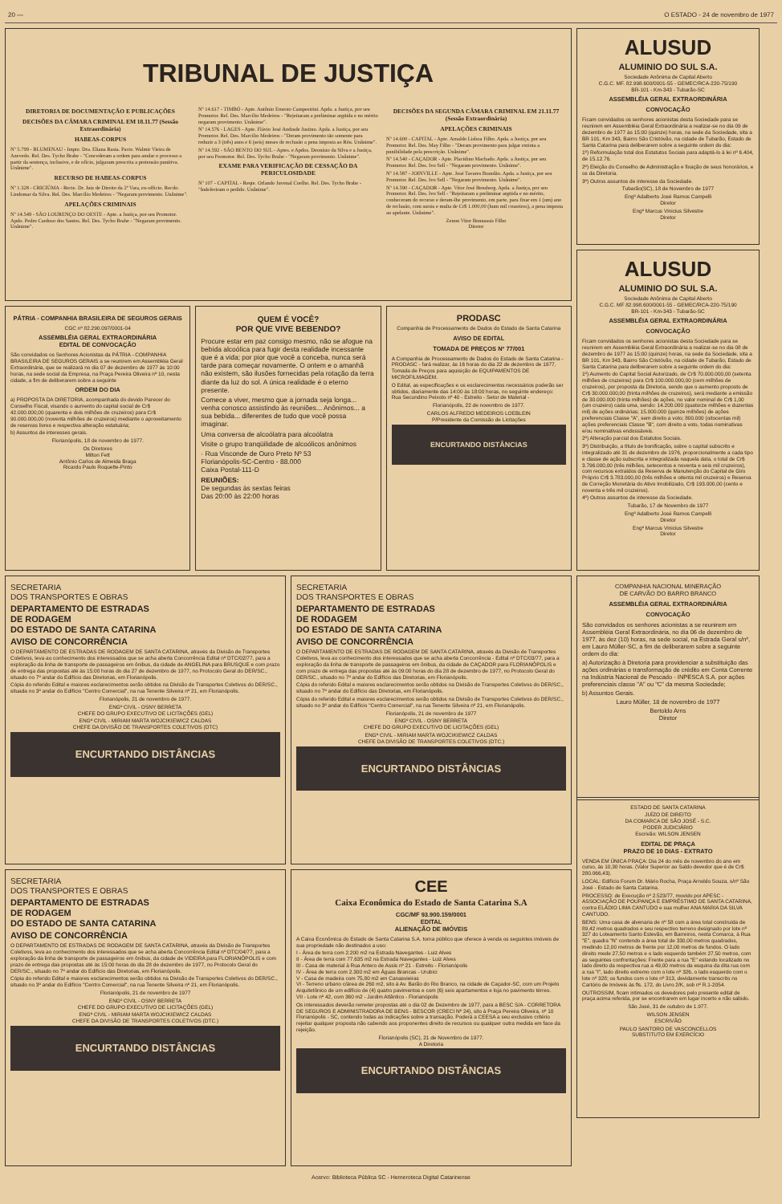20 — O ESTADO - 24 de novembro de 1977
TRIBUNAL DE JUSTIÇA
DIRETORIA DE DOCUMENTAÇÃO E PUBLICAÇÕES
DECISÕES DA CÂMARA CRIMINAL EM 18.11.77 (Sessão Extraordinária)
HABEAS-CORPUS
Nº 5.799 - BLUMENAU - Impte. Dra. Eliana Rasia. Pacte. Walmir Vieira de Azevedo. Rel. Des. Tycho Brahe - "Concederam a ordem para anular o processo a partir da sentença, inclusive, e de ofício, julgaram prescrita a pretensão punitiva. Unânime".
RECURSO DE HABEAS-CORPUS
Nº 1.328 - CRICIÚMA - Recte. Dr. Juiz de Direito da 2ª Vara, ex-officio. Recdo. Lindomar da Silva. Rel. Des. Marcílio Medeiros - "Negaram provimento. Unânime".
APELAÇÕES CRIMINAIS
Nº 14.549 - SÃO LOURENÇO DO OESTE - Apte. a Justiça, por seu Promotor. Apdo. Pedro Cardoso dos Santos. Rel. Des. Tycho Brahe - "Negaram provimento. Unânime".
Nº 14.617 - TIMBÓ - Apte. Antônio Ernesto Campestrini. Apda. a Justiça, por seu Promotor. Rel. Des. Marcílio Medeiros - "Rejeitaram a preliminar argüida e no mérito negaram provimento. Unânime".
Nº 14.576 - LAGES - Apte. Flávio José Andrade Justino. Apda. a Justiça, por seu Promotor. Rel. Des. Marcílio Medeiros - "Deram provimento tão somente para reduzir a 3 (três) anos e 6 (seis) meses de reclusão a pena imposta ao Réu. Unânime".
Nº 14.592 - SÃO BENTO DO SUL - Aptes. e Apdos. Deonísio da Silva e a Justiça, por seu Promotor. Rel. Des. Tycho Brahe - "Negaram provimento. Unânime".
EXAME PARA VERIFICAÇÃO DE CESSAÇÃO DA PERICULOSIDADE
Nº 107 - CAPITAL - Reqte. Orlando Juvenal Coelho. Rel. Des. Tycho Brahe - "Indeferiram o pedido. Unânime".
DECISÕES DA SEGUNDA CÂMARA CRIMINAL EM 21.11.77 (Sessão Extraordinária)
APELAÇÕES CRIMINAIS
Nº 14.600 - CAPITAL - Apte. Arnaldo Lisboa Filho. Apda. a Justiça, por seu Promotor. Rel. Des. May Filho - "Deram provimento para julgar extinta a punibilidade pela prescrição. Unânime".
Nº 14.540 - CAÇADOR - Apte. Placidino Machado. Apda. a Justiça, por seu Promotor. Rel. Des. Ivo Sell - "Negaram provimento. Unânime".
Nº 14.587 - JOINVILLE - Apte. José Tavares Brandão. Apda. a Justiça, por seu Promotor. Rel. Des. Ivo Sell - "Negaram provimento. Unânime".
Nº 14.590 - CAÇADOR - Apte. Vitor José Bensberg. Apda. a Justiça, por seu Promotor. Rel. Des. Ivo Sell - "Rejeitaram a preliminar argüida e no mérito, conheceram do recurso e deram-lhe provimento, em parte, para fixar em 1 (um) ano de reclusão, com sursis e multa de Cr$ 1.000,00 (hum mil cruzeiros), a pena imposta ao apelante. Unânime".
Zenon Vitor Bonnassis Filho
Diretor
ALUSUD
ALUMINIO DO SUL S.A.
Sociedade Anônima de Capital Aberto
C.G.C. MF. 82.998.600/0001-55 - GEMEC/RCA-220-75/190
BR-101 - Km-343 - Tubarão-SC
ASSEMBLÉIA GERAL EXTRAORDINÁRIA
CONVOCAÇÃO
Ficam convidados os senhores acionistas desta Sociedade para se reunirem em Assembléia Geral Extraordinária a realizar-se no dia 09 de dezembro de 1977 às 15:00 (quinze) horas, na sede da Sociedade, sita a BR 101, Km 343, Bairro São Cristóvão, na cidade de Tubarão, Estado de Santa Catarina para deliberarem sobre a seguinte ordem do dia:
1º) Reformulação total dos Estatutos Sociais para adaptá-lo à lei nº 6.404, de 15.12.76.
2º) Eleição do Conselho de Administração e fixação de seus honorários, e os da Diretoria.
3º) Outros assuntos de interesse da Sociedade.
Tubarão(SC), 18 de Novembro de 1977
Engº Adalberto José Ramos Campelli
Diretor
Engº Marcus Vinicius Silvestre
Diretor
PÁTRIA - COMPANHIA BRASILEIRA DE SEGUROS GERAIS
CGC nº 82.290.097/0001-04
ASSEMBLÉIA GERAL EXTRAORDINÁRIA
EDITAL DE CONVOCAÇÃO
São convidados os Senhores Acionistas da PÁTRIA - COMPANHIA BRASILEIRA DE SEGUROS GERAIS a se reunirem em Assembléia Geral Extraordinária, que se realizará no dia 07 de dezembro de 1977 às 10:00 horas, na sede social da Empresa, na Praça Pereira Oliveira nº 10, nesta cidade, a fim de deliberarem sobre a seguinte
ORDEM DO DIA
a) PROPOSTA DA DIRETORIA, acompanhada do devido Parecer do Conselho Fiscal, visando o aumento do capital social de Cr$ 42.000.000,00 (quarenta e dois milhões de cruzeiros) para Cr$ 90.000.000,00 (noventa milhões de cruzeiros) mediante o aproveitamento de reservas livres e respectiva alteração estatuária;
b) Assuntos de interesses gerais.
Florianópolis, 18 de novembro de 1977.
Os Diretores
Milton Fett
Antônio Carlos de Almeida Braga
Ricardo Paulo Roquette-Pinto
QUEM É VOCÊ?
POR QUE VIVE BEBENDO?
Procure estar em paz consigo mesmo, não se afogue na bebida alcoólica para fugir desta realidade incessante que é a vida; por pior que você a conceba, nunca será tarde para começar novamente. O ontem e o amanhã não existem, são ilusões fornecidas pela rotação da terra diante da luz do sol. A única realidade é o eterno presente.
Comece a viver, mesmo que a jornada seja longa... venha conosco assistindo às reuniões... Anônimos... a sua bebida... diferentes de tudo que você possa imaginar.
Uma conversa de alcoólatra para alcoólatra
Visite o grupo tranqüilidade de alcoólicos anônimos
· Rua Visconde de Ouro Preto Nº 53
Florianópolis-SC-Centro - 88.000
Caixa Postal-111-D
REUNIÕES:
De segundas às sextas feiras
Das 20:00 às 22:00 horas
PRODASC
Companhia de Processamento de Dados do Estado de Santa Catarina
AVISO DE EDITAL
TOMADA DE PREÇOS Nº 77/001
A Companhia de Processamento de Dados do Estado de Santa Catarina - PRODASC - fará realizar, às 16 horas do dia 22 de dezembro de 1977, Tomada de Preços para aquisição de EQUIPAMENTOS DE MICROFILMAGEM.
O Edital, as especificações e os esclarecimentos necessários poderão ser obtidos, diariamente das 14:00 às 18:00 horas, no seguinte endereço:
Rua Secundino Peixoto nº 40 - Estreito - Setor de Material -
Florianópolis, 22 de novembro de 1977.
CARLOS ALFREDO MEDEIROS LOEBLEIN
P/Presidente da Comissão de Licitações
ENCURTANDO DISTÂNCIAS
ALUSUD
ALUMINIO DO SUL S.A.
Sociedade Anônima de Capital Aberto
C.G.C. MF 82.998.600/0001-55 - GEMEC/RCA-220-75/190
BR-101 - Km-343 - Tubarão-SC
ASSEMBLÉIA GERAL EXTRAORDINÁRIA
CONVOCAÇÃO
Ficam convidados os senhores acionistas desta Sociedade para se reunirem em Assembléia Geral Extraordinária a realizar-se no dia 08 de dezembro de 1977 às 15:00 (quinze) horas, na sede da Sociedade, sita a BR 101, Km 343, Bairro São Cristóvão, na cidade de Tubarão, Estado de Santa Catarina para deliberarem sobre a seguinte ordem do dia:
1º) Aumento do Capital Social Autorizado, de Cr$ 70.000.000,00 (setenta milhões de cruzeiros) para Cr$ 100.000.000,00 (cem milhões de cruzeiros), por proposta da Diretoria, sendo que o aumento proposto de Cr$ 30.000.000,00 (trinta milhões de cruzeiros), será mediante a emissão de 30.000.000 (trinta milhões) de ações, no valor nominal de Cr$ 1,00 (um cruzeiro) cada uma, sendo: 14.200.000 (quatorze milhões e duzentas mil) de ações ordinárias; 15.000.000 (quinze milhões) de ações preferenciais Classe "A", sem direito a voto; 800.000 (oitocentas mil) ações preferenciais Classe "B", com direito a voto, todas nominativas e/ou nominativas endossáveis.
2º) Alteração parcial dos Estatutos Sociais.
3º) Distribuição, a título de bonificação, sobre o capital subscrito e integralizado até 31 de dezembro de 1976, proporcionalmente a cada tipo e classe de ação subscrita e integralizada naquela data, o total de Cr$ 3.796.000,00 (três milhões, setecentos e noventa e seis mil cruzeiros), com recursos extraídos da Reserva de Manutenção do Capital de Giro Próprio Cr$ 3.783.000,00 (três milhões e oitenta mil cruzeiros) e Reserva de Correção Monetária do Ativo Imobilizado, Cr$ 193.000,00 (cento e noventa e três mil cruzeiros).
4º) Outros assuntos de interesse da Sociedade.
Tubarão, 17 de Novembro de 1977
Engº Adalberto José Ramos Campelli
Diretor
Engº Marcus Vinicius Silvestre
Diretor
SECRETARIA
DOS TRANSPORTES E OBRAS
DEPARTAMENTO DE ESTRADAS
DE RODAGEM
DO ESTADO DE SANTA CATARINA
AVISO DE CONCORRÊNCIA
O DEPARTAMENTO DE ESTRADAS DE RODAGEM DE SANTA CATARINA, através da Divisão de Transportes Coletivos, leva ao conhecimento dos interessados que se acha aberta Concorrência Edital nº DTC/02/77, para a exploração da linha de transporte de passageiros em ônibus, da cidade de ANGELINA para BRUSQUE e com prazo de entrega das propostas até às 15:00 horas do dia 27 de dezembro de 1977, no Protocolo Geral do DER/SC., situado no 7º andar do Edifício das Diretorias, em Florianópolis.
Cópia do referido Edital e maiores esclarecimentos serão obtidos na Divisão de Transportes Coletivos do DER/SC., situada no 3º andar do Edifício "Centro Comercial", na rua Tenente Silveira nº 21, em Florianópolis.
Florianópolis, 21 de novembro de 1977.
ENGº CIVIL - OSNY BERRETA
CHEFE DO GRUPO EXECUTIVO DE LICITAÇÕES (GEL)
ENGª CIVIL - MIRIAM MARTA WOJCIKIEWICZ CALDAS
CHEFE DA DIVISÃO DE TRANSPORTES COLETIVOS (DTC)
ENCURTANDO DISTÂNCIAS
SECRETARIA
DOS TRANSPORTES E OBRAS
DEPARTAMENTO DE ESTRADAS
DE RODAGEM
DO ESTADO DE SANTA CATARINA
AVISO DE CONCORRÊNCIA
O DEPARTAMENTO DE ESTRADAS DE RODAGEM DE SANTA CATARINA, através da Divisão de Transportes Coletivos, leva ao conhecimento dos interessados que se acha aberta Concorrência - Edital nº DTC/03/77, para a exploração da linha de transporte de passageiros em ônibus, da cidade de CAÇADOR para FLORIANÓPOLIS e com prazo de entrega das propostas até às 09:00 horas do dia 28 de dezembro de 1977, no Protocolo Geral do DER/SC., situado no 7º andar do Edifício das Diretorias, em Florianópolis.
Cópia do referido Edital e maiores esclarecimentos serão obtidos na Divisão de Transportes Coletivos do DER/SC., situado no 7º andar do Edifício das Diretorias, em Florianópolis.
Cópia do referido Edital e maiores esclarecimentos serão obtidos na Divisão de Transportes Coletivos do DER/SC., situado no 3º andar do Edifício "Centro Comercial", na rua Tenente Silveira nº 21, em Florianópolis.
Florianópolis, 21 de novembro de 1977
ENGº CIVIL - OSNY BERRETA
CHEFE DO GRUPO EXECUTIVO DE LICITAÇÕES (GEL)
ENGª CIVIL - MIRIAM MARTA WOJCIKIEWICZ CALDAS
CHEFE DA DIVISÃO DE TRANSPORTES COLETIVOS (DTC.)
ENCURTANDO DISTÂNCIAS
COMPANHIA NACIONAL MINERAÇÃO
DE CARVÃO DO BARRO BRANCO
ASSEMBLÉIA GERAL EXTRAORDINÁRIA
CONVOCAÇÃO
São convidados os senhores acionistas a se reunirem em Assembléia Geral Extraordinária, no dia 06 de dezembro de 1977, às dez (10) horas, na sede social, na Estrada Geral s/nº, em Lauro Müller-SC, a fim de deliberarem sobre a seguinte ordem do dia:
a) Autorização à Diretoria para providenciar a substituição das ações ordinárias e transformação de crédito em Conta Corrente na Indústria Nacional de Pescado - INPESCA S.A. por ações preferenciais classe "A" ou "C" da mesma Sociedade;
b) Assuntos Gerais.
Lauro Müller, 18 de novembro de 1977
Bertoldo Arns
Diretor
SECRETARIA
DOS TRANSPORTES E OBRAS
DEPARTAMENTO DE ESTRADAS
DE RODAGEM
DO ESTADO DE SANTA CATARINA
AVISO DE CONCORRÊNCIA
O DEPARTAMENTO DE ESTRADAS DE RODAGEM DE SANTA CATARINA, através da Divisão de Transportes Coletivos, leva ao conhecimento dos interessados que se acha aberta Concorrência Edital nº DTC/04/77, para a exploração da linha de transporte de passageiros em ônibus, da cidade de VIDEIRA para FLORIANÓPOLIS e com prazo de entrega das propostas até às 15:00 horas do dia 28 de dezembro de 1977, no Protocolo Geral do DER/SC., situado no 7º andar do Edifício das Diretorias, em Florianópolis.
Cópia do referido Edital e maiores esclarecimentos serão obtidos na Divisão de Transportes Coletivos do DER/SC., situado no 3º andar do Edifício "Centro Comercial", na rua Tenente Silveira nº 21, em Florianópolis.
Florianópolis, 21 de novembro de 1977
ENGº CIVIL - OSNY BERRETA
CHEFE DO GRUPO EXECUTIVO DE LICITAÇÕES (GEL)
ENGª CIVIL - MIRIAM MARTA WOJCIKIEWICZ CALDAS
CHEFE DA DIVISÃO DE TRANSPORTES COLETIVOS (DTC.)
ENCURTANDO DISTÂNCIAS
CEE
Caixa Econômica do Estado de Santa Catarina S.A
CGC/MF 93.900.159/0001
EDITAL
ALIENAÇÃO DE IMÓVEIS
A Caixa Econômica do Estado de Santa Catarina S.A. torna público que oferece à venda os seguintes imóveis de sua propriedade não destinados a uso:
I - Área de terra com 2.200 m2 na Estrada Navegantes - Luiz Alves
II - Área de terra com 77.635 m2 na Estrada Navegantes - Luiz Alves
III - Casa de material à Rua Antero de Assis nº 21 - Estreito - Florianópolis
IV - Área de terra com 2.300 m2 em Águas Brancas - Urubici
V - Casa de madeira com 75,80 m2 em Canasvieiras
VI - Terreno urbano c/área de 260 m2, sito à Av. Barão do Rio Branco, na cidade de Caçador-SC, com um Projeto Arquitetônico de um edifício de (4) quatro pavimentos e com (6) seis apartamentos e loja no pavimento térreo.
VII - Lote nº 42, com 360 m2 - Jardim Atlântico - Florianópolis
Os interessados deverão remeter propostas até o dia 02 de Dezembro de 1977, para a BESC S/A - CORRETORA DE SEGUROS E ADMINISTRADORA DE BENS - BESCOR (CRECI Nº 24), sito à Praça Pereira Oliveira, nº 10 Florianópolis - SC, contendo todas as indicações sobre a transação. Poderá a CEESA a seu exclusivo critério rejeitar qualquer proposta não cabendo aos proponentes direito de recursos ou qualquer outra medida em face da rejeição.
Florianópolis (SC), 21 de Novembro de 1977.
A Diretoria
ENCURTANDO DISTÂNCIAS
ESTADO DE SANTA CATARINA
JUÍZO DE DIREITO
DA COMARCA DE SÃO JOSÉ - S.C.
PODER JUDICIÁRIO
Escrivão: WILSON JENSEN
EDITAL DE PRAÇA
PRAZO DE 10 DIAS - EXTRATO
VENDA EM ÚNICA PRAÇA: Dia 24 do mês de novembro do ano em curso, às 10,30 horas. (Valor Superior ao Saldo devedor que é de Cr$ 280.066,43).
LOCAL: Edifício Forum Dr. Mário Rocha, Praça Arnoldo Souza, s/nº São José - Estado de Santa Catarina.
PROCESSO: de Execução nº 2.523/77, movido por APESC - ASSOCIAÇÃO DE POUPANÇA E EMPRÉSTIMO DE SANTA CATARINA, contra ELÁDIO LIMA CANTUDO e sua mulher ANA MARIA DA SILVA CANTUDO.
BENS: Uma casa de alvenaria de nº 58 com a área total construída de 89,42 metros quadrados e seu respectivo terreno designado por lote nº 327 do Loteamento Santo Estevão, em Barreiros, nesta Comarca, à Rua "E", quadra "N" contendo a área total de 330,00 metros quadrados, medindo 12,00 metros de frente por 12,00 metros de fundos. O lado direito mede 27,50 metros e o lado esquerdo também 27,50 metros, com as seguintes confrontações: Frente para a rua "E" estando localizado no lado direito da respectiva rua a 49,00 metros da esquina da dita rua com a rua "I", lado direito extremo com o lote nº 326, o lado esquerdo com o lote nº 328; os fundos com o lote nº 313, devidamente transcrito no Cartório de Imóveis às fls. 172, do Livro 2/K, sob nº R.1-2054.
OUTROSSIM, ficam intimados os devedores pelo presente edital de praça acima referida, por se encontrarem em lugar incerto e não sabido.
São José, 31 de outubro de 1.977.
WILSON JENSEN
ESCRIVÃO
PAULO SANTORO DE VASCONCELLOS
SUBSTITUTO EM EXERCÍCIO
Acervo: Biblioteca Pública SC - Hemeroteca Digital Catarinense